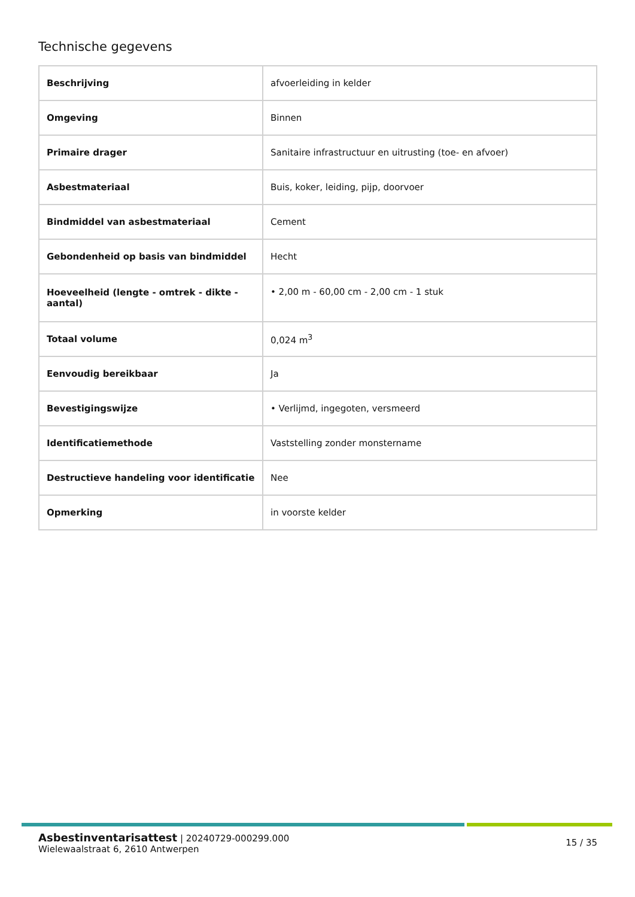Technische gegevens
| Beschrijving | afvoerleiding in kelder |
| Omgeving | Binnen |
| Primaire drager | Sanitaire infrastructuur en uitrusting (toe- en afvoer) |
| Asbestmateriaal | Buis, koker, leiding, pijp, doorvoer |
| Bindmiddel van asbestmateriaal | Cement |
| Gebondenheid op basis van bindmiddel | Hecht |
| Hoeveelheid (lengte - omtrek - dikte - aantal) | • 2,00 m - 60,00 cm - 2,00 cm - 1 stuk |
| Totaal volume | 0,024 m<sup>3</sup> |
| Eenvoudig bereikbaar | Ja |
| Bevestigingswijze | • Verlijmd, ingegoten, versmeerd |
| Identificatiemethode | Vaststelling zonder monstername |
| Destructieve handeling voor identificatie | Nee |
| Opmerking | in voorste kelder |
Asbestinventarisattest | 20240729-000299.000
Wielewaalstraat 6, 2610 Antwerpen
15 / 35